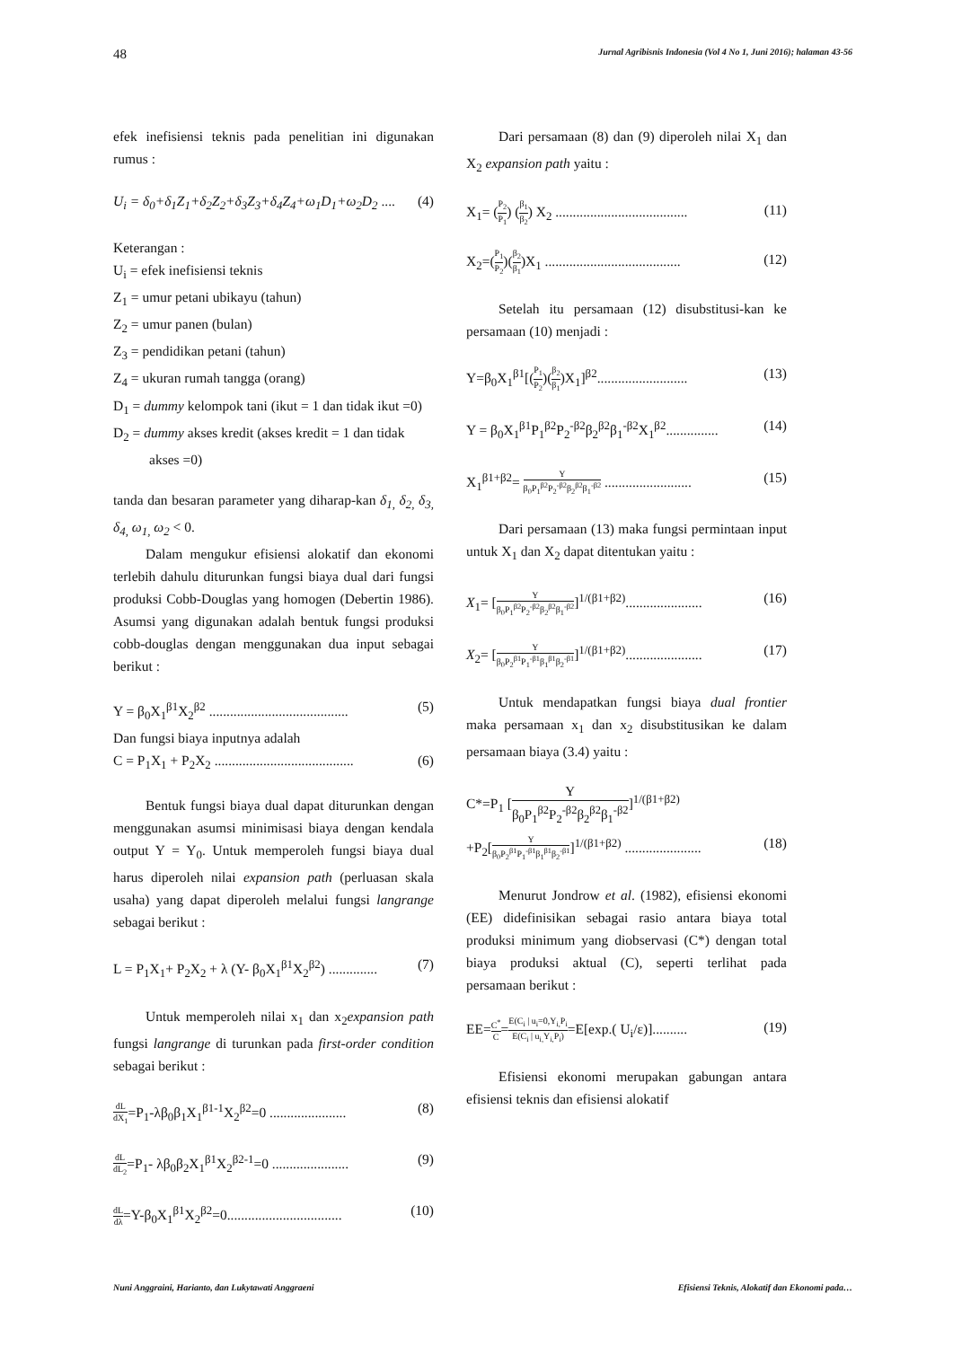48 Jurnal Agribisnis Indonesia (Vol 4 No 1, Juni 2016); halaman 43-56
efek inefisiensi teknis pada penelitian ini digunakan rumus :
U<sub>i</sub> = δ<sub>0</sub>+δ<sub>1</sub>Z<sub>1</sub>+δ<sub>2</sub>Z<sub>2</sub>+δ<sub>3</sub>Z<sub>3</sub>+δ<sub>4</sub>Z<sub>4</sub>+ω<sub>1</sub>D<sub>1</sub>+ω<sub>2</sub>D<sub>2</sub> .... (4)
Keterangan :
U<sub>i</sub> = efek inefisiensi teknis
Z<sub>1</sub> = umur petani ubikayu (tahun)
Z<sub>2</sub> = umur panen (bulan)
Z<sub>3</sub> = pendidikan petani (tahun)
Z<sub>4</sub> = ukuran rumah tangga (orang)
D<sub>1</sub> = dummy kelompok tani (ikut = 1 dan tidak ikut =0)
D<sub>2</sub> = dummy akses kredit (akses kredit = 1 dan tidak akses =0)
tanda dan besaran parameter yang diharap-kan δ<sub>1,</sub> δ<sub>2,</sub> δ<sub>3,</sub> δ<sub>4,</sub> ω<sub>1,</sub> ω<sub>2</sub> < 0.
Dalam mengukur efisiensi alokatif dan ekonomi terlebih dahulu diturunkan fungsi biaya dual dari fungsi produksi Cobb-Douglas yang homogen (Debertin 1986). Asumsi yang digunakan adalah bentuk fungsi produksi cobb-douglas dengan menggunakan dua input sebagai berikut :
Y = β<sub>0</sub>X<sub>1</sub><sup>β1</sup>X<sub>2</sub><sup>β2</sup> ........................................ (5)
Dan fungsi biaya inputnya adalah
C = P<sub>1</sub>X<sub>1</sub> + P<sub>2</sub>X<sub>2</sub> ........................................ (6)
Bentuk fungsi biaya dual dapat diturunkan dengan menggunakan asumsi minimisasi biaya dengan kendala output Y = Y<sub>0</sub>. Untuk memperoleh fungsi biaya dual harus diperoleh nilai expansion path (perluasan skala usaha) yang dapat diperoleh melalui fungsi langrange sebagai berikut :
L = P<sub>1</sub>X<sub>1</sub>+ P<sub>2</sub>X<sub>2</sub> + λ (Y- β<sub>0</sub>X<sub>1</sub><sup>β1</sup>X<sub>2</sub><sup>β2</sup>) .............. (7)
Untuk memperoleh nilai x<sub>1</sub> dan x<sub>2</sub>expansion path fungsi langrange di turunkan pada first-order condition sebagai berikut :
dL dX<sub>1</sub>=P<sub>1</sub>-λβ<sub>0</sub>β<sub>1</sub>X<sub>1</sub><sup>β1-1</sup>X<sub>2</sub><sup>β2</sup>=0 ...................... (8)
dL dL<sub>2</sub>=P<sub>1</sub>- λβ<sub>0</sub>β<sub>2</sub>X<sub>1</sub><sup>β1</sup>X<sub>2</sub><sup>β2-1</sup>=0 ...................... (9)
dL dλ=Y-β<sub>0</sub>X<sub>1</sub><sup>β1</sup>X<sub>2</sub><sup>β2</sup>=0................................. (10)
Dari persamaan (8) dan (9) diperoleh nilai X<sub>1</sub> dan X<sub>2</sub> expansion path yaitu :
X<sub>1</sub>= (P<sub>2</sub> P<sub>1</sub>) (β<sub>1</sub> β<sub>2</sub>) X<sub>2</sub> ...................................... (11)
X<sub>2</sub>=(P<sub>1</sub> P<sub>2</sub>)(β<sub>2</sub> β<sub>1</sub>)X<sub>1</sub> ....................................... (12)
Setelah itu persamaan (12) disubstitusi-kan ke persamaan (10) menjadi :
Y=β<sub>0</sub>X<sub>1</sub><sup>β1</sup>[(P<sub>1</sub> P<sub>2</sub>)(β<sub>2</sub> β<sub>1</sub>)X<sub>1</sub>]<sup>β2</sup>.......................... (13)
Y = β<sub>0</sub>X<sub>1</sub><sup>β1</sup>P<sub>1</sub><sup>β2</sup>P<sub>2</sub><sup>-β2</sup>β<sub>2</sub><sup>β2</sup>β<sub>1</sub><sup>-β2</sup>X<sub>1</sub><sup>β2</sup>............... (14)
X<sub>1</sub><sup>β1+β2</sup>= Y β<sub>0</sub>P<sub>1</sub><sup>β2</sup>P<sub>2</sub><sup>-β2</sup>β<sub>2</sub><sup>β2</sup>β<sub>1</sub><sup>-β2</sup> ......................... (15)
Dari persamaan (13) maka fungsi permintaan input untuk X<sub>1</sub> dan X<sub>2</sub> dapat ditentukan yaitu :
X<sub>1</sub>= [Y β<sub>0</sub>P<sub>1</sub><sup>β2</sup>P<sub>2</sub><sup>-β2</sup>β<sub>2</sub><sup>β2</sup>β<sub>1</sub><sup>-β2</sup>]<sup>1/(β1+β2)</sup>...................... (16)
X<sub>2</sub>= [Y β<sub>0</sub>P<sub>2</sub><sup>β1</sup>P<sub>1</sub><sup>-β1</sup>β<sub>1</sub><sup>β1</sup>β<sub>2</sub><sup>-β1</sup>]<sup>1/(β1+β2)</sup>...................... (17)
Untuk mendapatkan fungsi biaya dual frontier maka persamaan x<sub>1</sub> dan x<sub>2</sub> disubstitusikan ke dalam persamaan biaya (3.4) yaitu :
C*=P<sub>1</sub> [Y β<sub>0</sub>P<sub>1</sub><sup>β2</sup>P<sub>2</sub><sup>-β2</sup>β<sub>2</sub><sup>β2</sup>β<sub>1</sub><sup>-β2</sup>]<sup>1/(β1+β2)</sup>
+P<sub>2</sub>[Y β<sub>0</sub>P<sub>2</sub><sup>β1</sup>P<sub>1</sub><sup>-β1</sup>β<sub>1</sub><sup>β1</sup>β<sub>2</sub><sup>-β1</sup>]<sup>1/(β1+β2)</sup> ...................... (18)
Menurut Jondrow et al. (1982), efisiensi ekonomi (EE) didefinisikan sebagai rasio antara biaya total produksi minimum yang diobservasi (C*) dengan total biaya produksi aktual (C), seperti terlihat pada persamaan berikut :
EE=C<sup>*</sup> C=E(C<sub>i</sub> | u<sub>i</sub>=0,Y<sub>i,</sub>P<sub>i</sub> E(C<sub>i</sub> | u<sub>i,</sub>Y<sub>i,</sub>P<sub>i</sub>)=E[exp.( U<sub>i</sub>/ε)].......... (19)
Efisiensi ekonomi merupakan gabungan antara efisiensi teknis dan efisiensi alokatif
Nuni Anggraini, Harianto, dan Lukytawati Anggraeni Efisiensi Teknis, Alokatif dan Ekonomi pada…